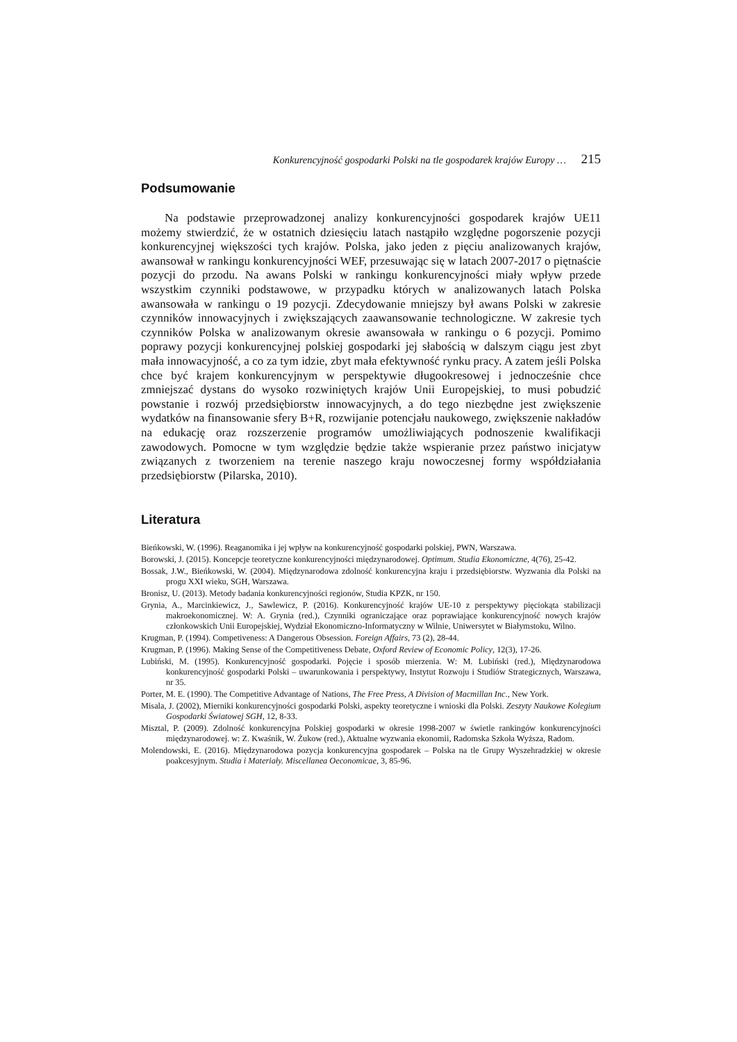Konkurencyjność gospodarki Polski na tle gospodarek krajów Europy … 215
Podsumowanie
Na podstawie przeprowadzonej analizy konkurencyjności gospodarek krajów UE11 możemy stwierdzić, że w ostatnich dziesięciu latach nastąpiło względne pogorszenie pozycji konkurencyjnej większości tych krajów. Polska, jako jeden z pięciu analizowanych krajów, awansował w rankingu konkurencyjności WEF, przesuwając się w latach 2007-2017 o piętnaście pozycji do przodu. Na awans Polski w rankingu konkurencyjności miały wpływ przede wszystkim czynniki podstawowe, w przypadku których w analizowanych latach Polska awansowała w rankingu o 19 pozycji. Zdecydowanie mniejszy był awans Polski w zakresie czynników innowacyjnych i zwiększających zaawansowanie technologiczne. W zakresie tych czynników Polska w analizowanym okresie awansowała w rankingu o 6 pozycji. Pomimo poprawy pozycji konkurencyjnej polskiej gospodarki jej słabością w dalszym ciągu jest zbyt mała innowacyjność, a co za tym idzie, zbyt mała efektywność rynku pracy. A zatem jeśli Polska chce być krajem konkurencyjnym w perspektywie długookresowej i jednocześnie chce zmniejszać dystans do wysoko rozwiniętych krajów Unii Europejskiej, to musi pobudzić powstanie i rozwój przedsiębiorstw innowacyjnych, a do tego niezbędne jest zwiększenie wydatków na finansowanie sfery B+R, rozwijanie potencjału naukowego, zwiększenie nakładów na edukację oraz rozszerzenie programów umożliwiających podnoszenie kwalifikacji zawodowych. Pomocne w tym względzie będzie także wspieranie przez państwo inicjatyw związanych z tworzeniem na terenie naszego kraju nowoczesnej formy współdziałania przedsiębiorstw (Pilarska, 2010).
Literatura
Bieńkowski, W. (1996). Reaganomika i jej wpływ na konkurencyjność gospodarki polskiej, PWN, Warszawa.
Borowski, J. (2015). Koncepcje teoretyczne konkurencyjności międzynarodowej. Optimum. Studia Ekonomiczne, 4(76), 25-42.
Bossak, J.W., Bieńkowski, W. (2004). Międzynarodowa zdolność konkurencyjna kraju i przedsiębiorstw. Wyzwania dla Polski na progu XXI wieku, SGH, Warszawa.
Bronisz, U. (2013). Metody badania konkurencyjności regionów, Studia KPZK, nr 150.
Grynia, A., Marcinkiewicz, J., Sawlewicz, P. (2016). Konkurencyjność krajów UE-10 z perspektywy pięciokąta stabilizacji makroekonomicznej. W: A. Grynia (red.), Czynniki ograniczające oraz poprawiające konkurencyjność nowych krajów członkowskich Unii Europejskiej, Wydział Ekonomiczno-Informatyczny w Wilnie, Uniwersytet w Białymstoku, Wilno.
Krugman, P. (1994). Competiveness: A Dangerous Obsession. Foreign Affairs, 73 (2), 28-44.
Krugman, P. (1996). Making Sense of the Competitiveness Debate, Oxford Review of Economic Policy, 12(3), 17-26.
Lubiński, M. (1995). Konkurencyjność gospodarki. Pojęcie i sposób mierzenia. W: M. Lubiński (red.), Międzynarodowa konkurencyjność gospodarki Polski – uwarunkowania i perspektywy, Instytut Rozwoju i Studiów Strategicznych, Warszawa, nr 35.
Porter, M. E. (1990). The Competitive Advantage of Nations, The Free Press, A Division of Macmillan Inc., New York.
Misala, J. (2002), Mierniki konkurencyjności gospodarki Polski, aspekty teoretyczne i wnioski dla Polski. Zeszyty Naukowe Kolegium Gospodarki Światowej SGH, 12, 8-33.
Misztal, P. (2009). Zdolność konkurencyjna Polskiej gospodarki w okresie 1998-2007 w świetle rankingów konkurencyjności międzynarodowej. w: Z. Kwaśnik, W. Żukow (red.), Aktualne wyzwania ekonomii, Radomska Szkoła Wyższa, Radom.
Molendowski, E. (2016). Międzynarodowa pozycja konkurencyjna gospodarek – Polska na tle Grupy Wyszehradzkiej w okresie poakcesyjnym. Studia i Materiały. Miscellanea Oeconomicae, 3, 85-96.